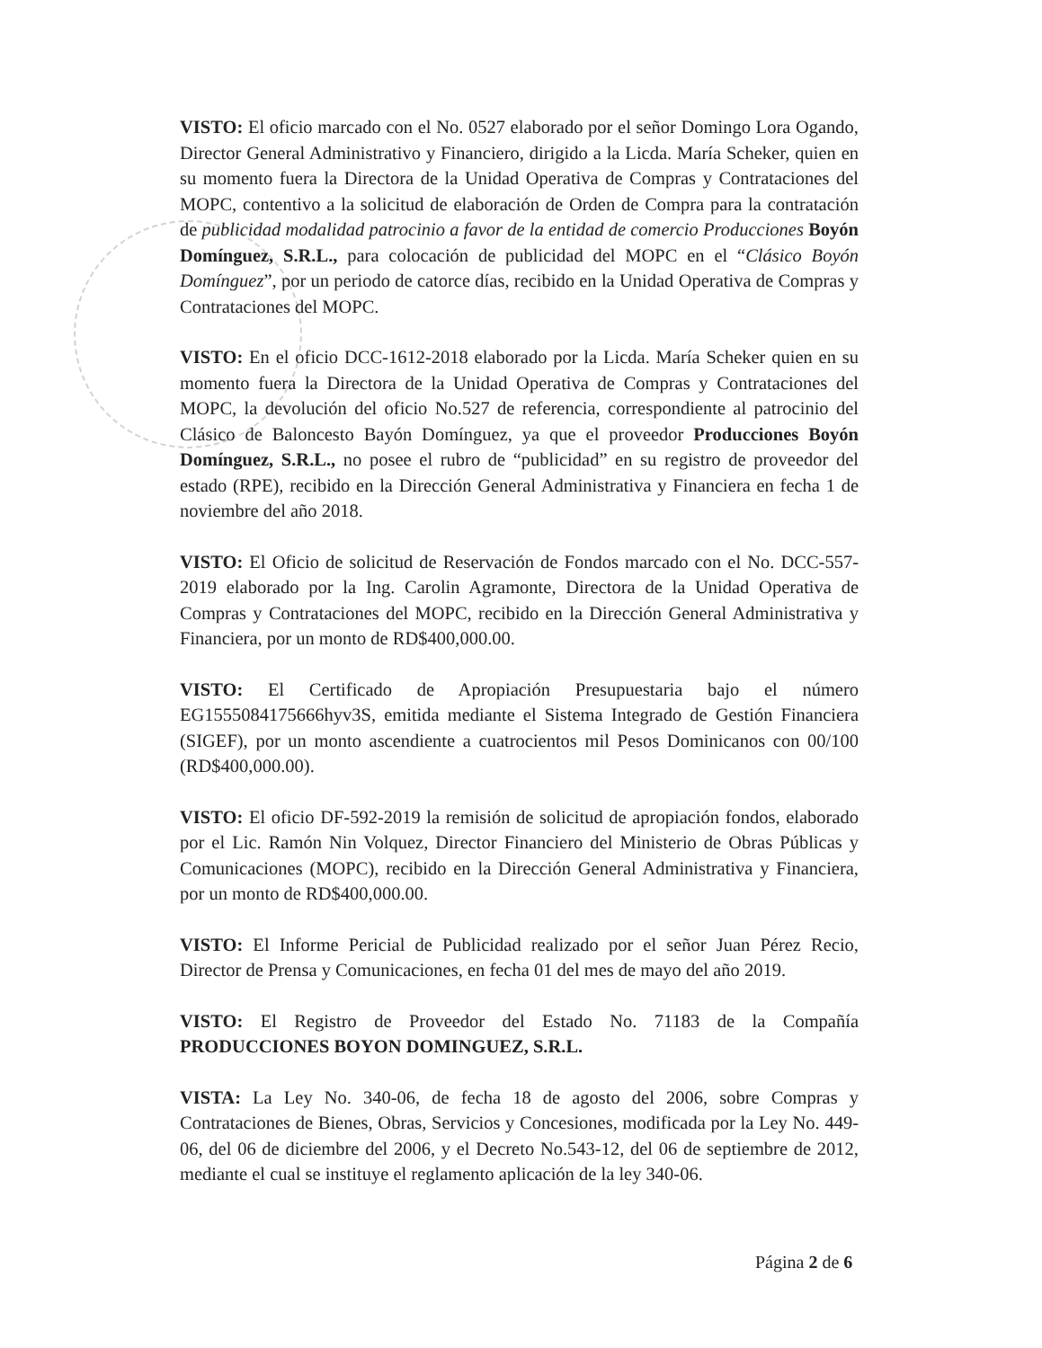VISTO: El oficio marcado con el No. 0527 elaborado por el señor Domingo Lora Ogando, Director General Administrativo y Financiero, dirigido a la Licda. María Scheker, quien en su momento fuera la Directora de la Unidad Operativa de Compras y Contrataciones del MOPC, contentivo a la solicitud de elaboración de Orden de Compra para la contratación de publicidad modalidad patrocinio a favor de la entidad de comercio Producciones Boyón Domínguez, S.R.L., para colocación de publicidad del MOPC en el “Clásico Boyón Domínguez”, por un periodo de catorce días, recibido en la Unidad Operativa de Compras y Contrataciones del MOPC.
VISTO: En el oficio DCC-1612-2018 elaborado por la Licda. María Scheker quien en su momento fuera la Directora de la Unidad Operativa de Compras y Contrataciones del MOPC, la devolución del oficio No.527 de referencia, correspondiente al patrocinio del Clásico de Baloncesto Bayón Domínguez, ya que el proveedor Producciones Boyón Domínguez, S.R.L., no posee el rubro de “publicidad” en su registro de proveedor del estado (RPE), recibido en la Dirección General Administrativa y Financiera en fecha 1 de noviembre del año 2018.
VISTO: El Oficio de solicitud de Reservación de Fondos marcado con el No. DCC-557-2019 elaborado por la Ing. Carolin Agramonte, Directora de la Unidad Operativa de Compras y Contrataciones del MOPC, recibido en la Dirección General Administrativa y Financiera, por un monto de RD$400,000.00.
VISTO: El Certificado de Apropiación Presupuestaria bajo el número EG1555084175666hyv3S, emitida mediante el Sistema Integrado de Gestión Financiera (SIGEF), por un monto ascendiente a cuatrocientos mil Pesos Dominicanos con 00/100 (RD$400,000.00).
VISTO: El oficio DF-592-2019 la remisión de solicitud de apropiación fondos, elaborado por el Lic. Ramón Nin Volquez, Director Financiero del Ministerio de Obras Públicas y Comunicaciones (MOPC), recibido en la Dirección General Administrativa y Financiera, por un monto de RD$400,000.00.
VISTO: El Informe Pericial de Publicidad realizado por el señor Juan Pérez Recio, Director de Prensa y Comunicaciones, en fecha 01 del mes de mayo del año 2019.
VISTO: El Registro de Proveedor del Estado No. 71183 de la Compañía PRODUCCIONES BOYON DOMINGUEZ, S.R.L.
VISTA: La Ley No. 340-06, de fecha 18 de agosto del 2006, sobre Compras y Contrataciones de Bienes, Obras, Servicios y Concesiones, modificada por la Ley No. 449-06, del 06 de diciembre del 2006, y el Decreto No.543-12, del 06 de septiembre de 2012, mediante el cual se instituye el reglamento aplicación de la ley 340-06.
Página 2 de 6